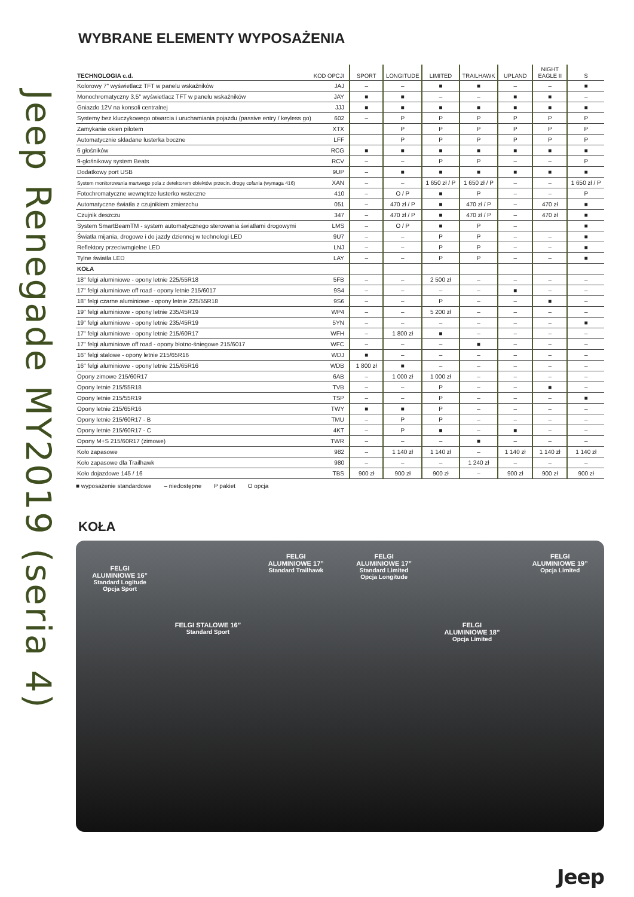Jeep Renegade MY2019 (seria 4)
WYBRANE ELEMENTY WYPOSAŻENIA
| TECHNOLOGIA c.d. | KOD OPCJI | SPORT | LONGITUDE | LIMITED | TRAILHAWK | UPLAND | NIGHT EAGLE II | S |
| --- | --- | --- | --- | --- | --- | --- | --- | --- |
| Kolorowy 7" wyświetlacz TFT w panelu wskaźników | JAJ | – | – | ■ | ■ | – | – | ■ |
| Monochromatyczny 3,5" wyświetlacz TFT w panelu wskaźników | JAY | ■ | ■ | – | – | ■ | ■ | – |
| Gniazdo 12V na konsoli centralnej | JJJ | ■ | ■ | ■ | ■ | ■ | ■ | ■ |
| Systemy bez kluczykowego otwarcia i uruchamiania pojazdu (passive entry / keyless go) | 602 | – | P | P | P | P | P | P |
| Zamykanie okien pilotem | XTX | | P | P | P | P | P | P |
| Automatycznie składane lusterka boczne | LFF | | P | P | P | P | P | P |
| 6 głośników | RCG | ■ | ■ | ■ | ■ | ■ | ■ | ■ |
| 9-głośnikowy system Beats | RCV | – | – | P | P | – | – | P |
| Dodatkowy port USB | 9UP | – | ■ | ■ | ■ | ■ | ■ | ■ |
| System monitorowania martwego pola z detektorem obiektów przecin. drogę cofania (wymaga 416) | XAN | – | – | 1 650 zł / P | 1 650 zł / P | – | – | 1 650 zł / P |
| Fotochromatyczne wewnętrze lusterko wsteczne | 410 | – | O / P | ■ | P | – | – | P |
| Automatyczne światła z czujnikiem zmierzchu | 051 | – | 470 zł / P | ■ | 470 zł / P | – | 470 zł | ■ |
| Czujnik deszczu | 347 | – | 470 zł / P | ■ | 470 zł / P | – | 470 zł | ■ |
| System SmartBeamTM - system automatycznego sterowania światłami drogowymi | LMS | – | O / P | ■ | P | – | | ■ |
| Światła mijania, drogowe i do jazdy dziennej w technologi LED | 9U7 | – | – | P | P | – | – | ■ |
| Reflektory przeciwmgielne LED | LNJ | – | – | P | P | – | – | ■ |
| Tylne światła LED | LAY | – | – | P | P | – | – | ■ |
| KOŁA | | | | | | | | |
| 18" felgi aluminiowe - opony letnie 225/55R18 | 5FB | – | – | 2 500 zł | – | – | – | – |
| 17" felgi aluminiowe off road - opony letnie 215/6017 | 9S4 | – | – | – | – | ■ | – | – |
| 18" felgi czarne aluminiowe - opony letnie 225/55R18 | 9S6 | – | – | P | – | – | ■ | – |
| 19" felgi aluminiowe - opony letnie 235/45R19 | WP4 | – | – | 5 200 zł | – | – | – | – |
| 19" felgi aluminiowe - opony letnie 235/45R19 | 5YN | – | – | – | – | – | – | ■ |
| 17" felgi aluminiowe - opony letnie 215/60R17 | WFH | – | 1 800 zł | ■ | – | – | – | – |
| 17" felgi aluminiowe off road - opony błotno-śniegowe 215/6017 | WFC | – | – | – | ■ | – | – | – |
| 16" felgi stalowe - opony letnie 215/65R16 | WDJ | ■ | – | – | – | – | – | – |
| 16" felgi aluminiowe - opony letnie 215/65R16 | WDB | 1 800 zł | ■ | – | – | – | – | – |
| Opony zimowe 215/60R17 | 6AB | – | 1 000 zł | 1 000 zł | – | – | – | – |
| Opony letnie 215/55R18 | TVB | – | – | P | – | – | ■ | – |
| Opony letnie 215/55R19 | TSP | – | – | P | – | – | – | ■ |
| Opony letnie 215/65R16 | TWY | ■ | ■ | P | – | – | – | – |
| Opony letnie 215/60R17 - B | TMU | – | P | P | – | – | – | – |
| Opony letnie 215/60R17 - C | 4KT | – | P | ■ | – | ■ | – | – |
| Opony M+S 215/60R17 (zimowe) | TWR | – | – | – | ■ | – | – | – |
| Koło zapasowe | 982 | – | 1 140 zł | 1 140 zł | – | 1 140 zł | 1 140 zł | 1 140 zł |
| Koło zapasowe dla Trailhawk | 980 | – | – | – | 1 240 zł | – | – | – |
| Koło dojazdowe 145 / 16 | TBS | 900 zł | 900 zł | 900 zł | – | 900 zł | 900 zł | 900 zł |
■ wyposażenie standardowe – niedostępne P pakiet O opcja
KOŁA
FELGI
ALUMINIOWE 16”
Standard Logitude
Opcja Sport
FELGI STALOWE 16”
Standard Sport
FELGI
ALUMINIOWE 17”
Standard Trailhawk
FELGI
ALUMINIOWE 17”
Standard Limited
Opcja Longitude
FELGI
ALUMINIOWE 18”
Opcja Limited
FELGI
ALUMINIOWE 19”
Opcja Limited
Jeep